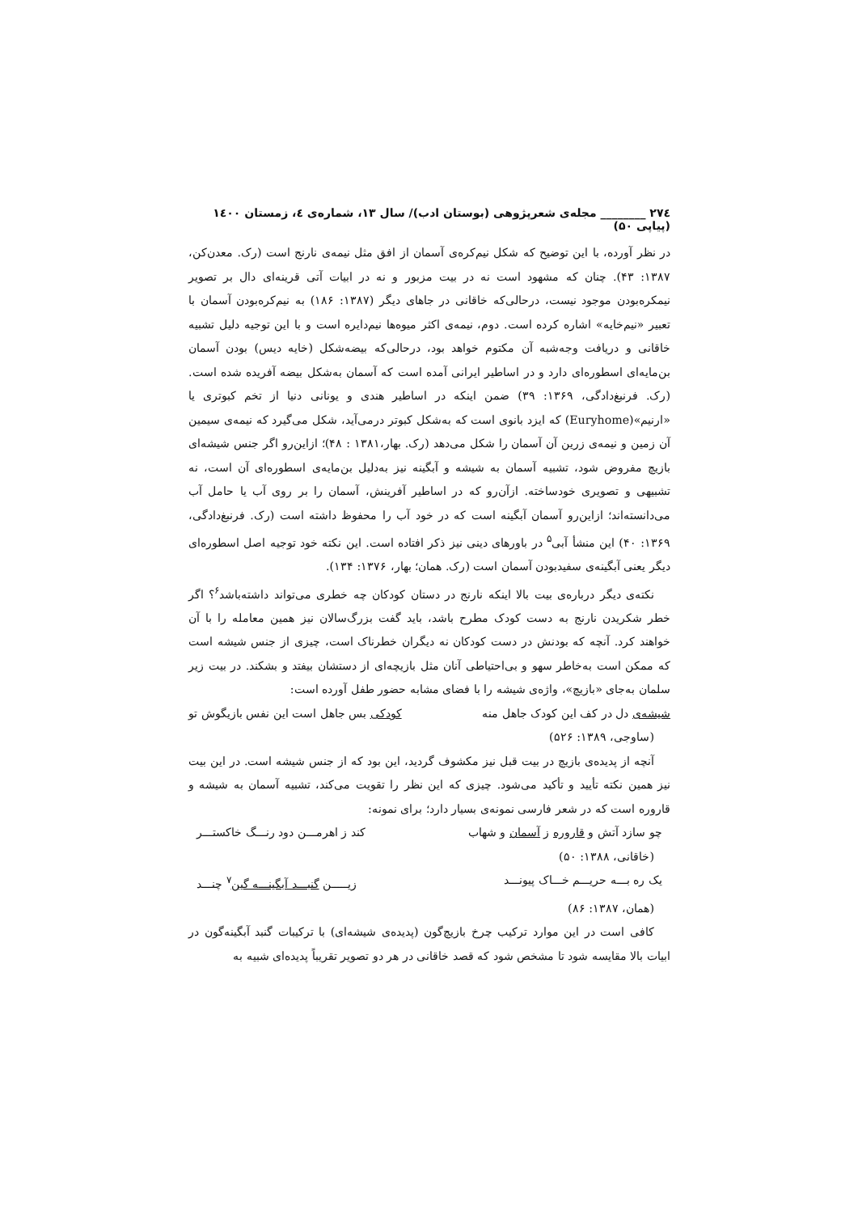۲۷٤ ________ مجله‌ی شعرپژوهی (بوستان ادب)/ سال ۱۳، شماره‌ی ٤، زمستان ۱٤۰۰ (پیاپی ۵۰)
در نظر آورده، با این توضیح که شکل نیم‌کره‌ی آسمان از افق مثل نیمه‌ی نارنج است (رک. معدن‌کن، ۱۳۸۷: ۴۳). چنان که مشهود است نه در بیت مزبور و نه در ابیات آتی قرینه‌ای دال بر تصویر نیمکره‌بودن موجود نیست، درحالی‌که خاقانی در جاهای دیگر (۱۳۸۷: ۱۸۶) به نیم‌کره‌بودن آسمان با تعبیر «نیم‌خایه» اشاره کرده است. دوم، نیمه‌ی اکثر میوه‌ها نیم‌دایره است و با این توجیه دلیل تشبیه خاقانی و دریافت وجه‌شبه آن مکتوم خواهد بود، درحالی‌که بیضه‌شکل (خایه دیس) بودن آسمان بن‌مایه‌ای اسطوره‌ای دارد و در اساطیر ایرانی آمده است که آسمان به‌شکل بیضه آفریده شده است. (رک. فرنبغ‌دادگی، ۱۳۶۹: ۳۹) ضمن اینکه در اساطیر هندی و یونانی دنیا از تخم کبوتری یا «ارنیم»(Euryhome) که ایزد بانوی است که به‌شکل کبوتر درمی‌آید، شکل می‌گیرد که نیمه‌ی سیمین آن زمین و نیمه‌ی زرین آن آسمان را شکل می‌دهد (رک. بهار،۱۳۸۱ : ۴۸)؛ ازاین‌رو اگر جنس شیشه‌ای بازیچ مفروض شود، تشبیه آسمان به شیشه و آبگینه نیز به‌دلیل بن‌مایه‌ی اسطوره‌ای آن است، نه تشبیهی و تصویری خودساخته. ازآن‌رو که در اساطیر آفرینش، آسمان را بر روی آب یا حامل آب می‌دانسته‌اند؛ ازاین‌رو آسمان آبگینه است که در خود آب را محفوظ داشته است (رک. فرنبغ‌دادگی، ۱۳۶۹: ۴۰) این منشأ آبی<sup>۵</sup> در باورهای دینی نیز ذکر افتاده است. این نکته خود توجیه اصل اسطوره‌ای دیگر یعنی آبگینه‌ی سفیدبودن آسمان است (رک. همان؛ بهار، ۱۳۷۶: ۱۳۴).
نکته‌ی دیگر درباره‌ی بیت بالا اینکه نارنج در دستان کودکان چه خطری می‌تواند داشته‌باشد<sup>۶</sup>؟ اگر خطر شکریدن نارنج به دست کودک مطرح باشد، باید گفت بزرگ‌سالان نیز همین معامله را با آن خواهند کرد. آنچه که بودنش در دست کودکان نه دیگران خطرناک است، چیزی از جنس شیشه است که ممکن است به‌خاطر سهو و بی‌احتیاطی آنان مثل بازیچه‌ای از دستشان بیفتد و بشکند. در بیت زیر سلمان به‌جای «بازیچ»، واژه‌ی شیشه را با فضای مشابه حضور طفل آورده است:
شیشه‌ی دل در کف این کودک جاهل منه کودکی بس جاهل است این نفس بازیگوش تو
(ساوجی، ۱۳۸۹: ۵۲۶)
آنچه از پدیده‌ی بازیچ در بیت قبل نیز مکشوف گردید، این بود که از جنس شیشه است. در این بیت نیز همین نکته تأیید و تأکید می‌شود. چیزی که این نظر را تقویت می‌کند، تشبیه آسمان به شیشه و قاروره است که در شعر فارسی نمونه‌ی بسیار دارد؛ برای نمونه:
چو سازد آتش و قاروره ز آسمان و شهاب کند ز اهرمـــن دود رنـــگ خاکستـــر
(خاقانی، ۱۳۸۸: ۵۰)
یک ره بـــه حریـــم خـــاک پیونـــد زیـــــن گنبـــد آبگینـــه گین<sup>۷</sup> چنـــد
(همان، ۱۳۸۷: ۸۶)
کافی است در این موارد ترکیب چرخ بازیچ‌گون (پدیده‌ی شیشه‌ای) با ترکیبات گنبد آبگینه‌گون در ابیات بالا مقایسه شود تا مشخص شود که قصد خاقانی در هر دو تصویر تقریباً پدیده‌ای شبیه به